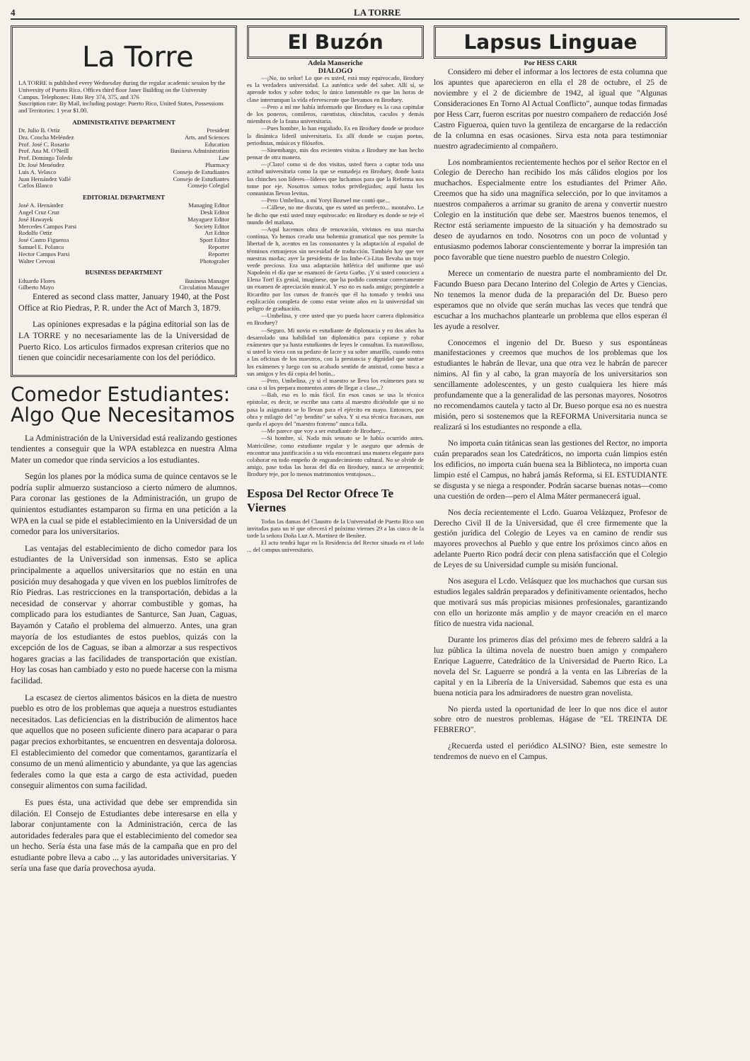4 LA TORRE
La Torre
LA TORRE is published every Wednesday during the regular academic session by the University of Puerto Rico. Offices third floor Janer Building on the University Campus. Telephones: Hato Rey 374, 375, and 376
Suscription rate: By Mail, including postage: Puerto Rico, United States, Possessions and Territories: 1 year $1.00.
ADMINISTRATIVE DEPARTMENT
Dr. Julio B. Ortiz President
Dra. Concha Meléndez Arts. and Sciences
Prof. José C. Rosario Education
Prof. Ana M. O'Neill Business Administration
Prof. Domingo Toledo Law
Dr. José Menéndez Pharmacy
Luis A. Velasco Consejo de Estudiantes
Juan Hernández Vallé Consejo de Estudiantes
Carlos Blanco Consejo Colegial
EDITORIAL DEPARTMENT
José A. Hernández Managing Editor
Angel Cruz Cruz Desk Editor
José Hawayek Mayaguez Editor
Mercedes Campos Parsi Society Editor
Rodolfo Ortiz Art Editor
José Castro Figueroa Sport Editor
Samuel E. Polanco Reporter
Hector Campos Parsi Reporter
Walter Cervoni Photograher
BUSINESS DEPARTMENT
Eduardo Flores Business Manager
Gilberto Mayo Circulation Manager
Entered as second class matter, January 1940, at the Post Office at Rio Piedras, P. R. under the Act of March 3, 1879.
Las opiniones expresadas e la página editorial son las de LA TORRE y no necesariamente las de la Universidad de Puerto Rico. Los articulos firmados expresan criterios que no tienen que coincidir necesariamente con los del periódico.
Comedor Estudiantes: Algo Que Necesitamos
La Administración de la Universidad está realizando gestiones tendientes a conseguir que la WPA establezca en nuestra Alma Mater un comedor que rinda servicios a los estudiantes.
Según los planes por la módica suma de quince centavos se le podría suplir almuerzo sustancioso a cierto número de alumnos. Para coronar las gestiones de la Administración, un grupo de quinientos estudiantes estamparon su firma en una petición a la WPA en la cual se pide el establecimiento en la Universidad de un comedor para los universitarios.
Las ventajas del establecimiento de dicho comedor para los estudiantes de la Universidad son inmensas. Esto se aplica principalmente a aquellos universitarios que no están en una posición muy desahogada y que viven en los pueblos limítrofes de Río Piedras. Las restricciones en la transportación, debidas a la necesidad de conservar y ahorrar combustible y gomas, ha complicado para los estudiantes de Santurce, San Juan, Caguas, Bayamón y Cataño el problema del almuerzo. Antes, una gran mayoría de los estudiantes de estos pueblos, quizás con la excepción de los de Caguas, se iban a almorzar a sus respectivos hogares gracias a las facilidades de transportación que existían. Hoy las cosas han cambiado y esto no puede hacerse con la misma facilidad.
La escasez de ciertos alimentos básicos en la dieta de nuestro pueblo es otro de los problemas que aqueja a nuestros estudiantes necesitados. Las deficiencias en la distribución de alimentos hace que aquellos que no poseen suficiente dinero para acaparar o para pagar precios exhorbitantes, se encuentren en desventaja dolorosa. El establecimiento del comedor que comentamos, garantizaría el consumo de un menú alimenticio y abundante, ya que las agencias federales como la que esta a cargo de esta actividad, pueden conseguir alimentos con suma facilidad.
Es pues ésta, una actividad que debe ser emprendida sin dilación. El Consejo de Estudiantes debe interesarse en ella y laborar conjuntamente con la Administración, cerca de las autoridades federales para que el establecimiento del comedor sea un hecho. Sería ésta una fase más de la campaña que en pro del estudiante pobre lleva a cabo ... y las autoridades universitarias. Y sería una fase que daría provechosa ayuda.
El Buzón
Adela Manseriche
DIALOGO
—¡No, no señor! Lo que es usted, está muy equivocado, Broduey es la verdadera universidad. La auténtica sede del saber. Allí sí, se aprende todos y sobre todos; lo único lamentable es que las horas de clase interrumpan la vida efervescente que llevamos en Broduey.
—Pero a mí me había informado que Broduey es la casa capitular de los poneros, comileros, cuentistas, chinchitas, caculos y demás miembros de la fauna universitaria.
—Pues hombre, lo han engañado. Es en Broduey donde se produce la dinámica lideril universitaria. Es allí donde se cuajan poetas, periodistas, músicos y filósofos.
—Sinembargo, mis dos recientes visitas a Broduey me han hecho pensar de otra manera.
—¡Claro! como si de dos visitas, usted fuera a captar toda una actitud universitaria como la que se enmadeja en Broduey, donde hasta las chinches son líderes—líderes que luchamos para que la Reforma nos tome por eje. Nosotros somos todos privilegiados; aquí hasta los comunistas llevan levitas.
—Pero Umbelina, a mí Yoryi Bozwel me contó que...
—Cállese, no me discuta, que es usted un perfecto... montalvo. Le he dicho que está usted muy equivocado: en Broduey es donde se teje el mundo del mañana.
—Aquí hacemos obra de renovación, vivimos en una marcha contínua. Ya hemos creado una bohemia gramatical que nos permite la libertad de h, acentos en las consonantes y la adaptación al español de términos extranjeros sin necesidad de traducción. También hay que ver nuestras modas; ayer la presidenta de las Imbe-Ci-Litas llevaba un traje verde precioso. Era una adaptación hitlérica del uniforme que usó Napoleón el día que se enamoró de Greta Garbo. ¡Y si usted conociera a Elena Tort! Es genial, imagínese, que ha podido contestar correctamente un examen de apreciación musical. Y eso no es nada amigo; pregúntele a Ricardito por los cursos de francés que él ha tomado y tendrá una explicación completa de como estar veinte años en la universidad sin peligro de graduación.
—Umbelina, y cree usted que yo pueda hacer carrera diplomática en Broduey?
—Seguro. Mi novio es estudiante de diplomacia y en dos años ha desarrolado una habilidad tan diplomática para copiarse y robar exámenes que ya hasta estudiantes de leyes le consultan. Es maravilloso, si usted lo viera con su pedazo de lacre y su sobre amarillo, cuando entra a las oficinas de los maestros, con la prestancia y dignidad que sustrae los exámenes y luego con su acabado sentido de amistad, como busca a sus amigos y les dá copia del botín...
—Pero, Umbelina, ¿y si el maestro se lleva los exámenes para su casa o si los prepara momentos antes de llegar a clase...?
—Bah, eso es lo más fácil. En esos casos se usa la técnica epistolar, es decir, se escribe una carta al maestro diciéndole que si no pasa la asignatura se lo llevan para el ejército en mayo. Entonces, por obra y milagro del "ay bendito" se salva. Y si esa técnica fracasara, aun queda el apoyo del "maestro fraterno" nunca falla.
—Me parece que voy a ser estudiante de Broduey...
—Si hombre, sí. Nada más sensato se le había ocurrido antes. Matricúlese, como estudiante regular y le aseguro que además de encontrar una justificación a su vida encontrará una manera elegante para colaborar en todo empeño de engrandecimiento cultural. No se olvide de amigo, pase todas las horas del día en Broduey, nunca se arrepentirá; Broduey teje, por lo menos matrimonios ventajosos...
Esposa Del Rector Ofrece Te Viernes
Todas las damas del Claustro de la Universidad de Puerto Rico son invitadas para un té que ofrecerá el próximo viernes 29 a las cinco de la tarde la señora Doña Luz A. Martínez de Benítez.
El acto tendrá lugar en la Residencia del Rector situada en el lado ... del campus universitario.
Lapsus Linguae
Por HESS CARR
Considero mi deber el informar a los lectores de esta columna que los apuntes que aparecieron en ella el 28 de octubre, el 25 de noviembre y el 2 de diciembre de 1942, al igual que "Algunas Consideraciones En Torno Al Actual Conflicto", aunque todas firmadas por Hess Carr, fueron escritas por nuestro compañero de redacción José Castro Figueroa, quien tuvo la gentileza de encargarse de la redacción de la columna en esas ocasiones. Sirva esta nota para testimoniar nuestro agradecimiento al compañero.
Los nombramientos recientemente hechos por el señor Rector en el Colegio de Derecho han recibido los más cálidos elogios por los muchachos. Especialmente entre los estudiantes del Primer Año. Creemos que ha sido una magnífica selección, por lo que invitamos a nuestros compañeros a arrimar su granito de arena y convertir nuestro Colegio en la institución que debe ser. Maestros buenos tenemos, el Rector está seriamente impuesto de la situación y ha demostrado su deseo de ayudarnos en todo. Nosotros con un poco de voluntad y entusiasmo podemos laborar conscientemente y borrar la impresión tan poco favorable que tiene nuestro pueblo de nuestro Colegio.
Merece un comentario de nuestra parte el nombramiento del Dr. Facundo Bueso para Decano Interino del Colegio de Artes y Ciencias. No tenemos la menor duda de la preparación del Dr. Bueso pero esperamos que no olvide que serán muchas las veces que tendrá que escuchar a los muchachos plantearle un problema que ellos esperan él les ayude a resolver.
Conocemos el ingenio del Dr. Bueso y sus espontáneas manifestaciones y creemos que muchos de los problemas que los estudiantes le habrán de llevar, una que otra vez le habrán de parecer nimios. Al fin y al cabo, la gran mayoría de los universitarios son sencillamente adolescentes, y un gesto cualquiera les hiere más profundamente que a la generalidad de las personas mayores. Nosotros no recomendamos cautela y tacto al Dr. Bueso porque esa no es nuestra misión, pero si sostenemos que la REFORMA Universitaria nunca se realizará si los estudiantes no responde a ella.
No importa cuán titánicas sean las gestiones del Rector, no importa cuán preparados sean los Catedráticos, no importa cuán limpios estén los edificios, no importa cuán buena sea la Biblioteca, no importa cuan limpio esté el Campus, no habrá jamás Reforma, si EL ESTUDIANTE se disgusta y se niega a responder. Podrán sacarse buenas notas—como una cuestión de orden—pero el Alma Máter permanecerá igual.
Nos decía recientemente el Lcdo. Guaroa Velázquez, Profesor de Derecho Civil II de la Universidad, que él cree firmemente que la gestión jurídica del Colegio de Leyes va en camino de rendir sus mayores provechos al Pueblo y que entre los próximos cinco años en adelante Puerto Rico podrá decir con plena satisfacción que el Colegio de Leyes de su Universidad cumple su misión funcional.
Nos asegura el Lcdo. Velásquez que los muchachos que cursan sus estudios legales saldrán preparados y definitivamente orientados, hecho que motivará sus más propicias misiones profesionales, garantizando con ello un horizonte más amplio y de mayor creación en el marco fítico de nuestra vida nacional.
Durante los primeros días del próximo mes de febrero saldrá a la luz pública la última novela de nuestro buen amigo y compañero Enrique Laguerre, Catedrático de la Universidad de Puerto Rico. La novela del Sr. Laguerre se pondrá a la venta en las Librerías de la capital y en la Librería de la Universidad. Sabemos que esta es una buena noticia para los admiradores de nuestro gran novelista.
No pierda usted la oportunidad de leer lo que nos dice el autor sobre otro de nuestros problemas. Hágase de "EL TREINTA DE FEBRERO".
¿Recuerda usted el periódico ALSINO? Bien, este semestre lo tendremos de nuevo en el Campus.